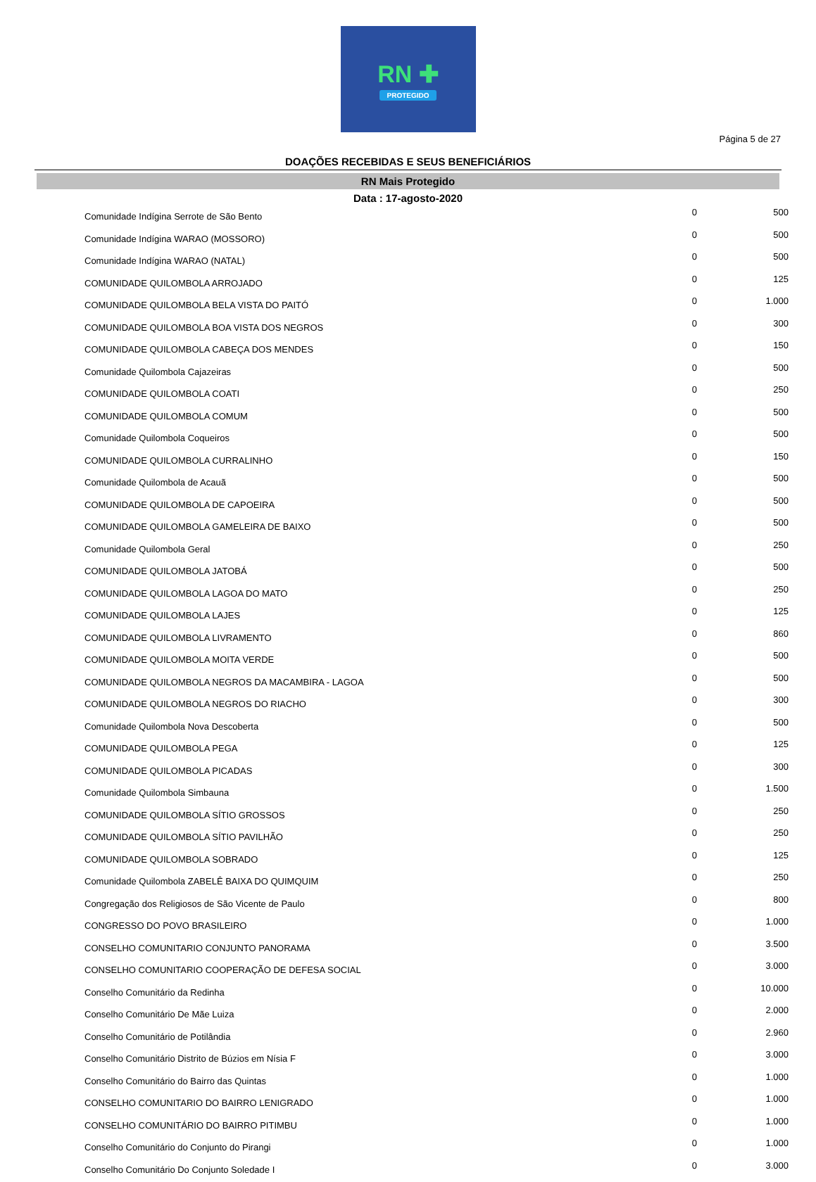RN ✚
PROTEGIDO
Página 5 de 27
DOAÇÕES RECEBIDAS E SEUS BENEFICIÁRIOS
RN Mais Protegido
Data : 17-agosto-2020
| Comunidade Indígina Serrote de São Bento | 0 | 500 |
| Comunidade Indígina WARAO (MOSSORO) | 0 | 500 |
| Comunidade Indígina WARAO (NATAL) | 0 | 500 |
| COMUNIDADE QUILOMBOLA ARROJADO | 0 | 125 |
| COMUNIDADE QUILOMBOLA BELA VISTA DO PAITÓ | 0 | 1.000 |
| COMUNIDADE QUILOMBOLA BOA VISTA DOS NEGROS | 0 | 300 |
| COMUNIDADE QUILOMBOLA CABEÇA DOS MENDES | 0 | 150 |
| Comunidade Quilombola Cajazeiras | 0 | 500 |
| COMUNIDADE QUILOMBOLA COATI | 0 | 250 |
| COMUNIDADE QUILOMBOLA COMUM | 0 | 500 |
| Comunidade Quilombola Coqueiros | 0 | 500 |
| COMUNIDADE QUILOMBOLA CURRALINHO | 0 | 150 |
| Comunidade Quilombola de Acauã | 0 | 500 |
| COMUNIDADE QUILOMBOLA DE CAPOEIRA | 0 | 500 |
| COMUNIDADE QUILOMBOLA GAMELEIRA DE BAIXO | 0 | 500 |
| Comunidade Quilombola Geral | 0 | 250 |
| COMUNIDADE QUILOMBOLA JATOBÁ | 0 | 500 |
| COMUNIDADE QUILOMBOLA LAGOA DO MATO | 0 | 250 |
| COMUNIDADE QUILOMBOLA LAJES | 0 | 125 |
| COMUNIDADE QUILOMBOLA LIVRAMENTO | 0 | 860 |
| COMUNIDADE QUILOMBOLA MOITA VERDE | 0 | 500 |
| COMUNIDADE QUILOMBOLA NEGROS DA MACAMBIRA - LAGOA | 0 | 500 |
| COMUNIDADE QUILOMBOLA NEGROS DO RIACHO | 0 | 300 |
| Comunidade Quilombola Nova Descoberta | 0 | 500 |
| COMUNIDADE QUILOMBOLA PEGA | 0 | 125 |
| COMUNIDADE QUILOMBOLA PICADAS | 0 | 300 |
| Comunidade Quilombola Simbauna | 0 | 1.500 |
| COMUNIDADE QUILOMBOLA SÍTIO GROSSOS | 0 | 250 |
| COMUNIDADE QUILOMBOLA SÍTIO PAVILHÃO | 0 | 250 |
| COMUNIDADE QUILOMBOLA SOBRADO | 0 | 125 |
| Comunidade Quilombola ZABELÊ BAIXA DO QUIMQUIM | 0 | 250 |
| Congregação dos Religiosos de São Vicente de Paulo | 0 | 800 |
| CONGRESSO DO POVO BRASILEIRO | 0 | 1.000 |
| CONSELHO COMUNITARIO CONJUNTO PANORAMA | 0 | 3.500 |
| CONSELHO COMUNITARIO COOPERAÇÃO DE DEFESA SOCIAL | 0 | 3.000 |
| Conselho Comunitário da Redinha | 0 | 10.000 |
| Conselho Comunitário De Mãe Luiza | 0 | 2.000 |
| Conselho Comunitário de Potilândia | 0 | 2.960 |
| Conselho Comunitário Distrito de Búzios em Nísia F | 0 | 3.000 |
| Conselho Comunitário do Bairro das Quintas | 0 | 1.000 |
| CONSELHO COMUNITARIO DO BAIRRO LENIGRADO | 0 | 1.000 |
| CONSELHO COMUNITÁRIO DO BAIRRO PITIMBU | 0 | 1.000 |
| Conselho Comunitário do Conjunto do Pirangi | 0 | 1.000 |
| Conselho Comunitário Do Conjunto Soledade I | 0 | 3.000 |